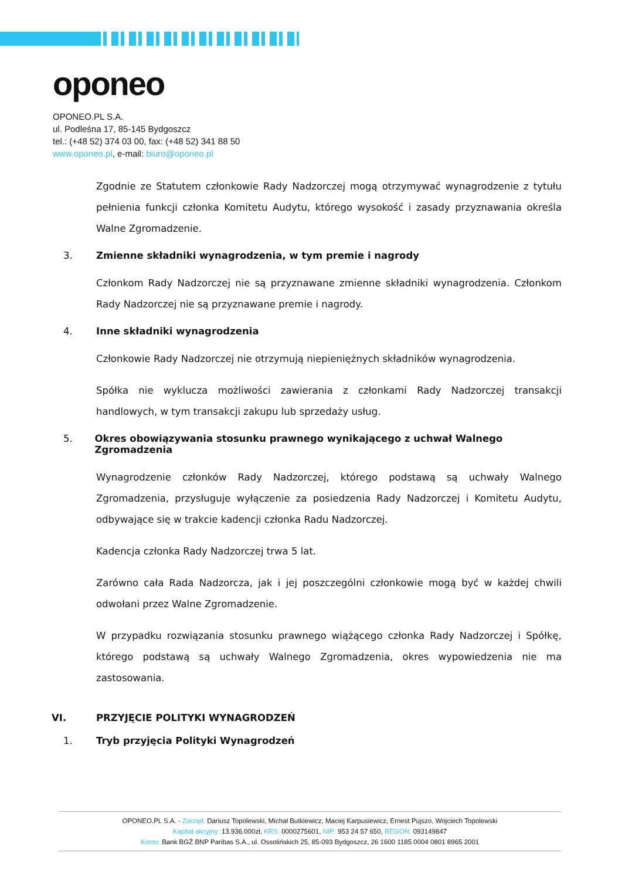oponeo
OPONEO.PL S.A.
ul. Podleśna 17, 85-145 Bydgoszcz
tel.: (+48 52) 374 03 00, fax: (+48 52) 341 88 50
www.oponeo.pl, e-mail: biuro@oponeo.pl
Zgodnie ze Statutem członkowie Rady Nadzorczej mogą otrzymywać wynagrodzenie z tytułu pełnienia funkcji członka Komitetu Audytu, którego wysokość i zasady przyznawania określa Walne Zgromadzenie.
3. Zmienne składniki wynagrodzenia, w tym premie i nagrody
Członkom Rady Nadzorczej nie są przyznawane zmienne składniki wynagrodzenia. Członkom Rady Nadzorczej nie są przyznawane premie i nagrody.
4. Inne składniki wynagrodzenia
Członkowie Rady Nadzorczej nie otrzymują niepieniężnych składników wynagrodzenia.
Spółka nie wyklucza możliwości zawierania z członkami Rady Nadzorczej transakcji handlowych, w tym transakcji zakupu lub sprzedaży usług.
5. Okres obowiązywania stosunku prawnego wynikającego z uchwał Walnego Zgromadzenia
Wynagrodzenie członków Rady Nadzorczej, którego podstawą są uchwały Walnego Zgromadzenia, przysługuje wyłączenie za posiedzenia Rady Nadzorczej i Komitetu Audytu, odbywające się w trakcie kadencji członka Radu Nadzorczej.
Kadencja członka Rady Nadzorczej trwa 5 lat.
Zarówno cała Rada Nadzorcza, jak i jej poszczególni członkowie mogą być w każdej chwili odwołani przez Walne Zgromadzenie.
W przypadku rozwiązania stosunku prawnego wiążącego członka Rady Nadzorczej i Spółkę, którego podstawą są uchwały Walnego Zgromadzenia, okres wypowiedzenia nie ma zastosowania.
VI. PRZYJĘCIE POLITYKI WYNAGRODZEŃ
1. Tryb przyjęcia Polityki Wynagrodzeń
OPONEO.PL S.A. - Zarząd: Dariusz Topolewski, Michał Butkiewicz, Maciej Karpusiewicz, Ernest Pujszo, Wojciech Topolewski
Kapitał akcyjny: 13.936.000zł, KRS: 0000275601, NIP: 953 24 57 650, REGON: 093149847
Konto: Bank BGŻ BNP Paribas S.A., ul. Ossolińskich 25, 85-093 Bydgoszcz, 26 1600 1185 0004 0801 8965 2001